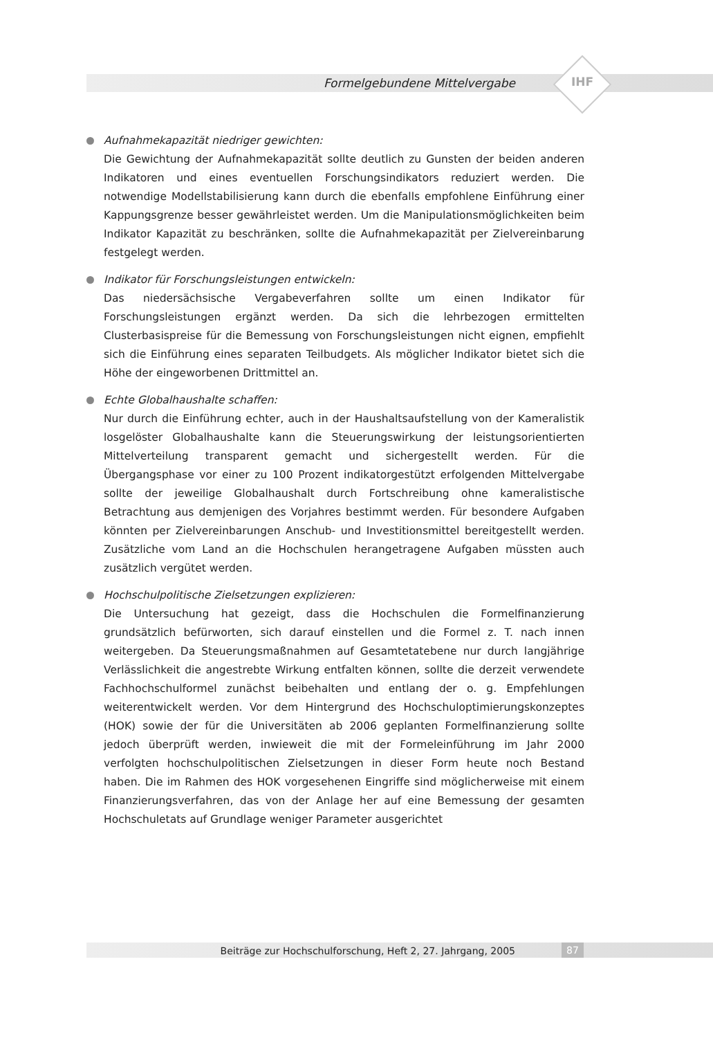Formelgebundene Mittelvergabe IHF
Aufnahmekapazität niedriger gewichten:
Die Gewichtung der Aufnahmekapazität sollte deutlich zu Gunsten der beiden anderen Indikatoren und eines eventuellen Forschungsindikators reduziert werden. Die notwendige Modellstabilisierung kann durch die ebenfalls empfohlene Einführung einer Kappungsgrenze besser gewährleistet werden. Um die Manipulationsmöglichkeiten beim Indikator Kapazität zu beschränken, sollte die Aufnahmekapazität per Zielvereinbarung festgelegt werden.
Indikator für Forschungsleistungen entwickeln:
Das niedersächsische Vergabeverfahren sollte um einen Indikator für Forschungsleistungen ergänzt werden. Da sich die lehrbezogen ermittelten Clusterbasispreise für die Bemessung von Forschungsleistungen nicht eignen, empfiehlt sich die Einführung eines separaten Teilbudgets. Als möglicher Indikator bietet sich die Höhe der eingeworbenen Drittmittel an.
Echte Globalhaushalte schaffen:
Nur durch die Einführung echter, auch in der Haushaltsaufstellung von der Kameralistik losgelöster Globalhaushalte kann die Steuerungswirkung der leistungsorientierten Mittelverteilung transparent gemacht und sichergestellt werden. Für die Übergangsphase vor einer zu 100 Prozent indikatorgestützt erfolgenden Mittelvergabe sollte der jeweilige Globalhaushalt durch Fortschreibung ohne kameralistische Betrachtung aus demjenigen des Vorjahres bestimmt werden. Für besondere Aufgaben könnten per Zielvereinbarungen Anschub- und Investitionsmittel bereitgestellt werden. Zusätzliche vom Land an die Hochschulen herangetragene Aufgaben müssten auch zusätzlich vergütet werden.
Hochschulpolitische Zielsetzungen explizieren:
Die Untersuchung hat gezeigt, dass die Hochschulen die Formelfinanzierung grundsätzlich befürworten, sich darauf einstellen und die Formel z. T. nach innen weitergeben. Da Steuerungsmaßnahmen auf Gesamtetatebene nur durch langjährige Verlässlichkeit die angestrebte Wirkung entfalten können, sollte die derzeit verwendete Fachhochschulformel zunächst beibehalten und entlang der o. g. Empfehlungen weiterentwickelt werden. Vor dem Hintergrund des Hochschuloptimierungskonzeptes (HOK) sowie der für die Universitäten ab 2006 geplanten Formelfinanzierung sollte jedoch überprüft werden, inwieweit die mit der Formeleinführung im Jahr 2000 verfolgten hochschulpolitischen Zielsetzungen in dieser Form heute noch Bestand haben. Die im Rahmen des HOK vorgesehenen Eingriffe sind möglicherweise mit einem Finanzierungsverfahren, das von der Anlage her auf eine Bemessung der gesamten Hochschuletats auf Grundlage weniger Parameter ausgerichtet
Beiträge zur Hochschulforschung, Heft 2, 27. Jahrgang, 2005 87